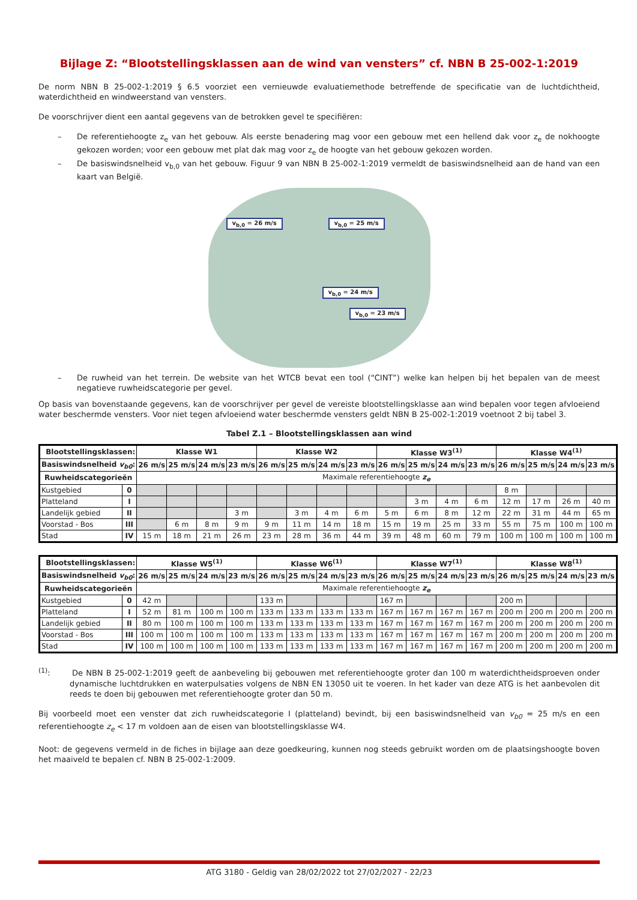Bijlage Z: “Blootstellingsklassen aan de wind van vensters” cf. NBN B 25-002-1:2019
De norm NBN B 25-002-1:2019 § 6.5 voorziet een vernieuwde evaluatiemethode betreffende de specificatie van de luchtdichtheid, waterdichtheid en windweerstand van vensters.
De voorschrijver dient een aantal gegevens van de betrokken gevel te specifiëren:
– De referentiehoogte z<sub>e</sub> van het gebouw. Als eerste benadering mag voor een gebouw met een hellend dak voor z<sub>e</sub> de nokhoogte gekozen worden; voor een gebouw met plat dak mag voor z<sub>e</sub> de hoogte van het gebouw gekozen worden.
– De basiswindsnelheid v<sub>b,0</sub> van het gebouw. Figuur 9 van NBN B 25-002-1:2019 vermeldt de basiswindsnelheid aan de hand van een kaart van België.
v<sub>b,0</sub> = 26 m/s v<sub>b,0</sub> = 25 m/s
v<sub>b,0</sub> = 24 m/s
v<sub>b,0</sub> = 23 m/s
– De ruwheid van het terrein. De website van het WTCB bevat een tool (“CINT”) welke kan helpen bij het bepalen van de meest negatieve ruwheidscategorie per gevel.
Op basis van bovenstaande gegevens, kan de voorschrijver per gevel de vereiste blootstellingsklasse aan wind bepalen voor tegen afvloeiend water beschermde vensters. Voor niet tegen afvloeiend water beschermde vensters geldt NBN B 25-002-1:2019 voetnoot 2 bij tabel 3.
Tabel Z.1 – Blootstellingsklassen aan wind
| Blootstellingsklassen: | | Klasse W1 | | | | Klasse W2 | | | | Klasse W3<sup>(1)</sup> | | | | Klasse W4<sup>(1)</sup> | | | |
| --- | --- | --- | --- | --- | --- | --- | --- | --- | --- | --- | --- | --- | --- | --- | --- | --- | --- |
| Basiswindsnelheid v<sub>b0</sub> : | | 26 m/s | 25 m/s | 24 m/s | 23 m/s | 26 m/s | 25 m/s | 24 m/s | 23 m/s | 26 m/s | 25 m/s | 24 m/s | 23 m/s | 26 m/s | 25 m/s | 24 m/s | 23 m/s |
| Ruwheidscategorieën | | Maximale referentiehoogte z<sub>e</sub> | | | | | | | | | | | | | | | |
| Kustgebied | 0 | | | | | | | | | | | | | 8 m | | | |
| Platteland | I | | | | | | | | | | 3 m | 4 m | 6 m | 12 m | 17 m | 26 m | 40 m |
| Landelijk gebied | II | | | | 3 m | | 3 m | 4 m | 6 m | 5 m | 6 m | 8 m | 12 m | 22 m | 31 m | 44 m | 65 m |
| Voorstad - Bos | III | | 6 m | 8 m | 9 m | 9 m | 11 m | 14 m | 18 m | 15 m | 19 m | 25 m | 33 m | 55 m | 75 m | 100 m | 100 m |
| Stad | IV | 15 m | 18 m | 21 m | 26 m | 23 m | 28 m | 36 m | 44 m | 39 m | 48 m | 60 m | 79 m | 100 m | 100 m | 100 m | 100 m |
| Blootstellingsklassen: | | Klasse W5<sup>(1)</sup> | | | | Klasse W6<sup>(1)</sup> | | | | Klasse W7<sup>(1)</sup> | | | | Klasse W8<sup>(1)</sup> | | | |
| --- | --- | --- | --- | --- | --- | --- | --- | --- | --- | --- | --- | --- | --- | --- | --- | --- | --- |
| Basiswindsnelheid v<sub>b0</sub> : | | 26 m/s | 25 m/s | 24 m/s | 23 m/s | 26 m/s | 25 m/s | 24 m/s | 23 m/s | 26 m/s | 25 m/s | 24 m/s | 23 m/s | 26 m/s | 25 m/s | 24 m/s | 23 m/s |
| Ruwheidscategorieën | | Maximale referentiehoogte z<sub>e</sub> | | | | | | | | | | | | | | | |
| Kustgebied | 0 | 42 m | | | | 133 m | | | | 167 m | | | | 200 m | | | |
| Platteland | I | 52 m | 81 m | 100 m | 100 m | 133 m | 133 m | 133 m | 133 m | 167 m | 167 m | 167 m | 167 m | 200 m | 200 m | 200 m | 200 m |
| Landelijk gebied | II | 80 m | 100 m | 100 m | 100 m | 133 m | 133 m | 133 m | 133 m | 167 m | 167 m | 167 m | 167 m | 200 m | 200 m | 200 m | 200 m |
| Voorstad - Bos | III | 100 m | 100 m | 100 m | 100 m | 133 m | 133 m | 133 m | 133 m | 167 m | 167 m | 167 m | 167 m | 200 m | 200 m | 200 m | 200 m |
| Stad | IV | 100 m | 100 m | 100 m | 100 m | 133 m | 133 m | 133 m | 133 m | 167 m | 167 m | 167 m | 167 m | 200 m | 200 m | 200 m | 200 m |
<sup>(1)</sup>: De NBN B 25-002-1:2019 geeft de aanbeveling bij gebouwen met referentiehoogte groter dan 100 m waterdichtheidsproeven onder dynamische luchtdrukken en waterpulsaties volgens de NBN EN 13050 uit te voeren. In het kader van deze ATG is het aanbevolen dit reeds te doen bij gebouwen met referentiehoogte groter dan 50 m.
Bij voorbeeld moet een venster dat zich ruwheidscategorie I (platteland) bevindt, bij een basiswindsnelheid van v<sub>b0</sub> = 25 m/s en een referentiehoogte z<sub>e</sub> < 17 m voldoen aan de eisen van blootstellingsklasse W4.
Noot: de gegevens vermeld in de fiches in bijlage aan deze goedkeuring, kunnen nog steeds gebruikt worden om de plaatsingshoogte boven het maaiveld te bepalen cf. NBN B 25-002-1:2009.
ATG 3180 - Geldig van 28/02/2022 tot 27/02/2027 - 22/23